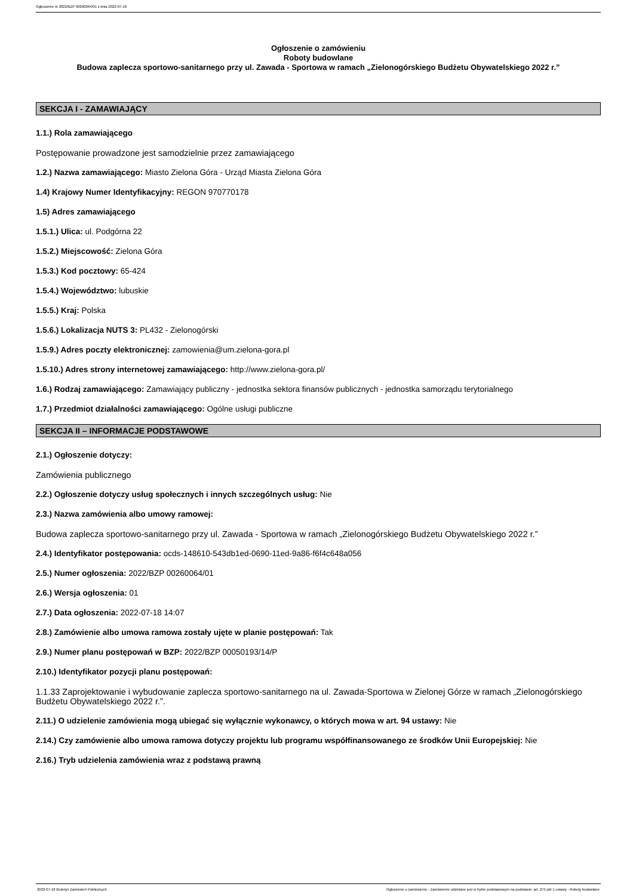Ogłoszenie nr 2022/BZP 00260064/01 z dnia 2022-07-18
Ogłoszenie o zamówieniu
Roboty budowlane
Budowa zaplecza sportowo-sanitarnego przy ul. Zawada - Sportowa w ramach „Zielonogórskiego Budżetu Obywatelskiego 2022 r.”
SEKCJA I - ZAMAWIAJĄCY
1.1.) Rola zamawiającego
Postępowanie prowadzone jest samodzielnie przez zamawiającego
1.2.) Nazwa zamawiającego: Miasto Zielona Góra - Urząd Miasta Zielona Góra
1.4) Krajowy Numer Identyfikacyjny: REGON 970770178
1.5) Adres zamawiającego
1.5.1.) Ulica: ul. Podgórna 22
1.5.2.) Miejscowość: Zielona Góra
1.5.3.) Kod pocztowy: 65-424
1.5.4.) Województwo: lubuskie
1.5.5.) Kraj: Polska
1.5.6.) Lokalizacja NUTS 3: PL432 - Zielonogórski
1.5.9.) Adres poczty elektronicznej: zamowienia@um.zielona-gora.pl
1.5.10.) Adres strony internetowej zamawiającego: http://www.zielona-gora.pl/
1.6.) Rodzaj zamawiającego: Zamawiający publiczny - jednostka sektora finansów publicznych - jednostka samorządu terytorialnego
1.7.) Przedmiot działalności zamawiającego: Ogólne usługi publiczne
SEKCJA II – INFORMACJE PODSTAWOWE
2.1.) Ogłoszenie dotyczy:
Zamówienia publicznego
2.2.) Ogłoszenie dotyczy usług społecznych i innych szczególnych usług: Nie
2.3.) Nazwa zamówienia albo umowy ramowej:
Budowa zaplecza sportowo-sanitarnego przy ul. Zawada - Sportowa w ramach „Zielonogórskiego Budżetu Obywatelskiego 2022 r.”
2.4.) Identyfikator postępowania: ocds-148610-543db1ed-0690-11ed-9a86-f6f4c648a056
2.5.) Numer ogłoszenia: 2022/BZP 00260064/01
2.6.) Wersja ogłoszenia: 01
2.7.) Data ogłoszenia: 2022-07-18 14:07
2.8.) Zamówienie albo umowa ramowa zostały ujęte w planie postępowań: Tak
2.9.) Numer planu postępowań w BZP: 2022/BZP 00050193/14/P
2.10.) Identyfikator pozycji planu postępowań:
1.1.33 Zaprojektowanie i wybudowanie zaplecza sportowo-sanitarnego na ul. Zawada-Sportowa w Zielonej Górze w ramach „Zielonogórskiego Budżetu Obywatelskiego 2022 r.”.
2.11.) O udzielenie zamówienia mogą ubiegać się wyłącznie wykonawcy, o których mowa w art. 94 ustawy: Nie
2.14.) Czy zamówienie albo umowa ramowa dotyczy projektu lub programu współfinansowanego ze środków Unii Europejskiej: Nie
2.16.) Tryb udzielenia zamówienia wraz z podstawą prawną
2022-07-18 Biuletyn Zamówień Publicznych Ogłoszenie o zamówieniu - Zamówienie udzielane jest w trybie podstawowym na podstawie: art. 275 pkt 1 ustawy - Roboty budowlane